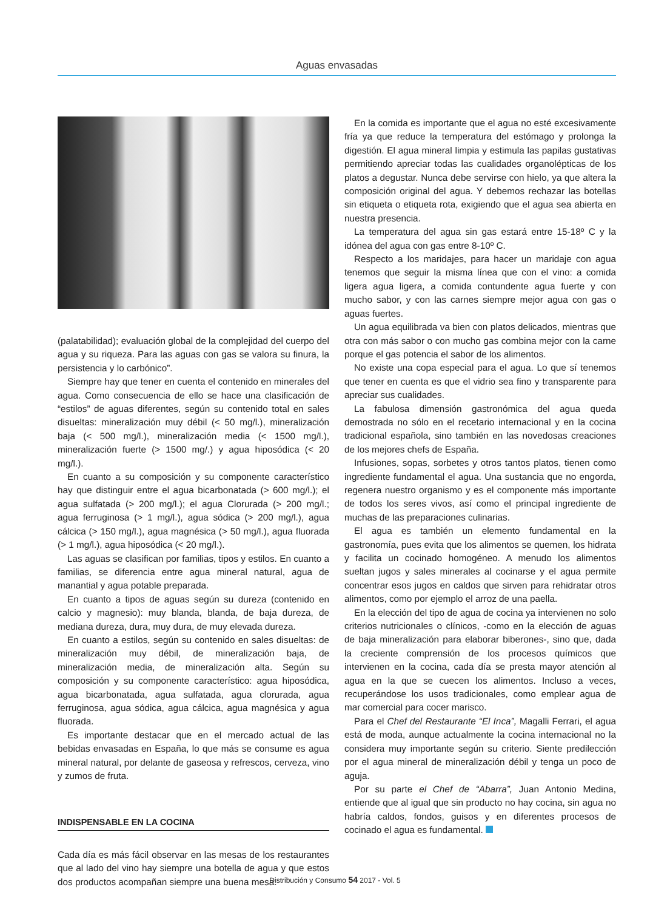Aguas envasadas
(palatabilidad); evaluación global de la complejidad del cuerpo del agua y su riqueza. Para las aguas con gas se valora su finura, la persistencia y lo carbónico”.
Siempre hay que tener en cuenta el contenido en minerales del agua. Como consecuencia de ello se hace una clasificación de “estilos” de aguas diferentes, según su contenido total en sales disueltas: mineralización muy débil (< 50 mg/l.), mineralización baja (< 500 mg/l.), mineralización media (< 1500 mg/l.), mineralización fuerte (> 1500 mg/.) y agua hiposódica (< 20 mg/l.).
En cuanto a su composición y su componente característico hay que distinguir entre el agua bicarbonatada (> 600 mg/l.); el agua sulfatada (> 200 mg/l.); el agua Clorurada (> 200 mg/l.; agua ferruginosa (> 1 mg/l.), agua sódica (> 200 mg/l.), agua cálcica (> 150 mg/l.), agua magnésica (> 50 mg/l.), agua fluorada (> 1 mg/l.), agua hiposódica (< 20 mg/l.).
Las aguas se clasifican por familias, tipos y estilos. En cuanto a familias, se diferencia entre agua mineral natural, agua de manantial y agua potable preparada.
En cuanto a tipos de aguas según su dureza (contenido en calcio y magnesio): muy blanda, blanda, de baja dureza, de mediana dureza, dura, muy dura, de muy elevada dureza.
En cuanto a estilos, según su contenido en sales disueltas: de mineralización muy débil, de mineralización baja, de mineralización media, de mineralización alta. Según su composición y su componente característico: agua hiposódica, agua bicarbonatada, agua sulfatada, agua clorurada, agua ferruginosa, agua sódica, agua cálcica, agua magnésica y agua fluorada.
Es importante destacar que en el mercado actual de las bebidas envasadas en España, lo que más se consume es agua mineral natural, por delante de gaseosa y refrescos, cerveza, vino y zumos de fruta.
INDISPENSABLE EN LA COCINA
Cada día es más fácil observar en las mesas de los restaurantes que al lado del vino hay siempre una botella de agua y que estos dos productos acompañan siempre una buena mesa.
En la comida es importante que el agua no esté excesivamente fría ya que reduce la temperatura del estómago y prolonga la digestión. El agua mineral limpia y estimula las papilas gustativas permitiendo apreciar todas las cualidades organolépticas de los platos a degustar. Nunca debe servirse con hielo, ya que altera la composición original del agua. Y debemos rechazar las botellas sin etiqueta o etiqueta rota, exigiendo que el agua sea abierta en nuestra presencia.
La temperatura del agua sin gas estará entre 15-18º C y la idónea del agua con gas entre 8-10º C.
Respecto a los maridajes, para hacer un maridaje con agua tenemos que seguir la misma línea que con el vino: a comida ligera agua ligera, a comida contundente agua fuerte y con mucho sabor, y con las carnes siempre mejor agua con gas o aguas fuertes.
Un agua equilibrada va bien con platos delicados, mientras que otra con más sabor o con mucho gas combina mejor con la carne porque el gas potencia el sabor de los alimentos.
No existe una copa especial para el agua. Lo que sí tenemos que tener en cuenta es que el vidrio sea fino y transparente para apreciar sus cualidades.
La fabulosa dimensión gastronómica del agua queda demostrada no sólo en el recetario internacional y en la cocina tradicional española, sino también en las novedosas creaciones de los mejores chefs de España.
Infusiones, sopas, sorbetes y otros tantos platos, tienen como ingrediente fundamental el agua. Una sustancia que no engorda, regenera nuestro organismo y es el componente más importante de todos los seres vivos, así como el principal ingrediente de muchas de las preparaciones culinarias.
El agua es también un elemento fundamental en la gastronomía, pues evita que los alimentos se quemen, los hidrata y facilita un cocinado homogéneo. A menudo los alimentos sueltan jugos y sales minerales al cocinarse y el agua permite concentrar esos jugos en caldos que sirven para rehidratar otros alimentos, como por ejemplo el arroz de una paella.
En la elección del tipo de agua de cocina ya intervienen no solo criterios nutricionales o clínicos, -como en la elección de aguas de baja mineralización para elaborar biberones-, sino que, dada la creciente comprensión de los procesos químicos que intervienen en la cocina, cada día se presta mayor atención al agua en la que se cuecen los alimentos. Incluso a veces, recuperándose los usos tradicionales, como emplear agua de mar comercial para cocer marisco.
Para el Chef del Restaurante “El Inca”, Magalli Ferrari, el agua está de moda, aunque actualmente la cocina internacional no la considera muy importante según su criterio. Siente predilección por el agua mineral de mineralización débil y tenga un poco de aguja.
Por su parte el Chef de “Abarra”, Juan Antonio Medina, entiende que al igual que sin producto no hay cocina, sin agua no habría caldos, fondos, guisos y en diferentes procesos de cocinado el agua es fundamental.
Distribución y Consumo 54 2017 - Vol. 5